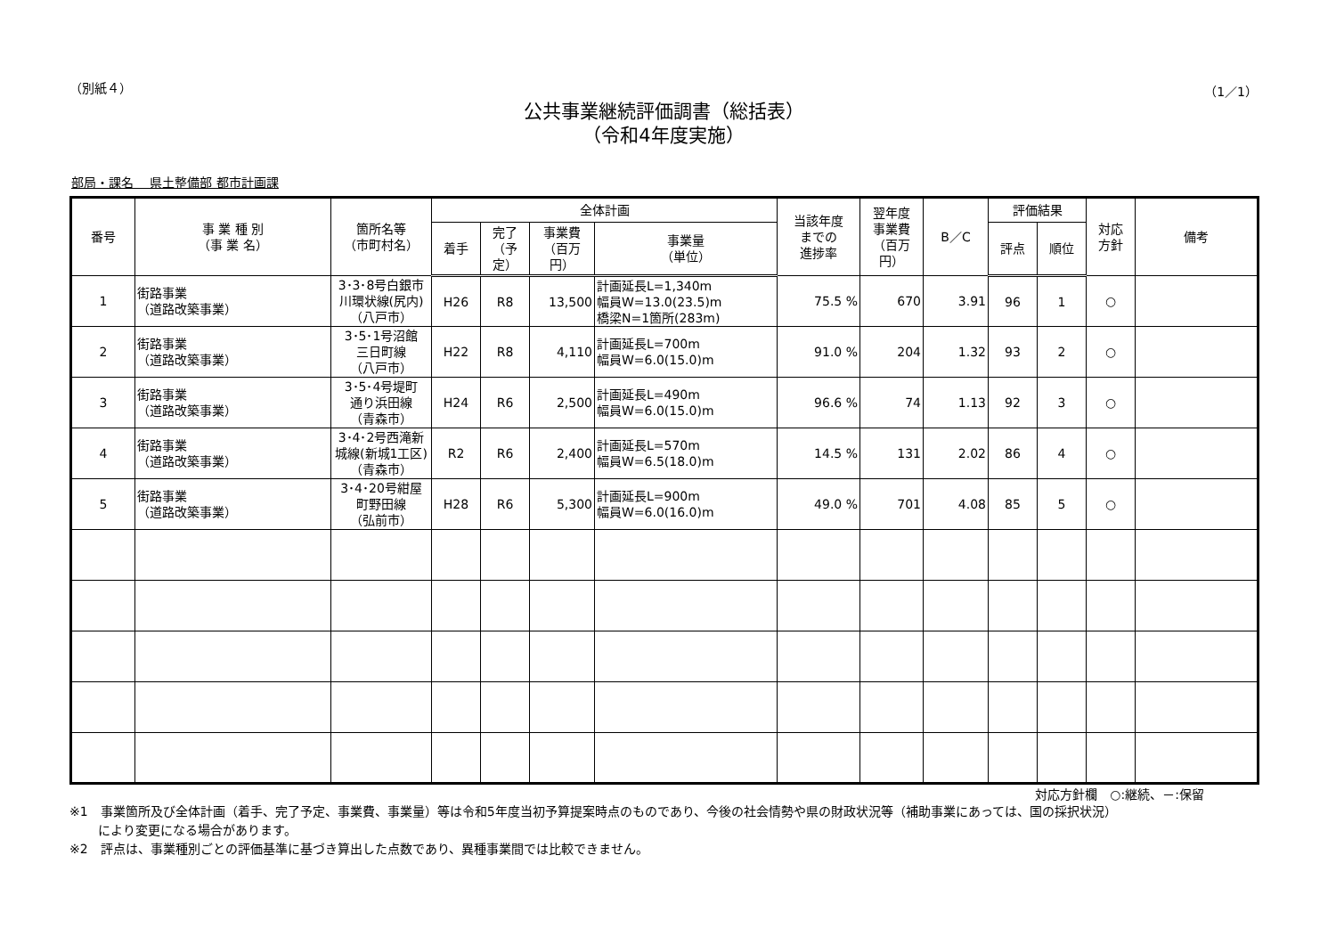（別紙４） （1／1）
公共事業継続評価調書（総括表）
（令和4年度実施）
部局・課名　 県土整備部 都市計画課
| 番号 | 事 業 種 別 （事 業 名） | 箇所名等 （市町村名） | 全体計画 | | | | 当該年度 までの 進捗率 | 翌年度 事業費 （百万 円） | B／C | 評価結果 | | 対応 方針 | 備考 |
| --- | --- | --- | --- | --- | --- | --- | --- | --- | --- | --- | --- | --- | --- |
| | | | 着手 | 完了 （予定） | 事業費 （百万 円） | 事業量 （単位） | | | | 評点 | 順位 | | |
| 1 | 街路事業 （道路改築事業） | 3･3･8号白銀市 川環状線(尻内) （八戸市） | H26 | R8 | 13,500 | 計画延長L=1,340m 幅員W=13.0(23.5)m 橋梁N=1箇所(283m) | 75.5 % | 670 | 3.91 | 96 | 1 | ○ | |
| 2 | 街路事業 （道路改築事業） | 3･5･1号沼館 三日町線 （八戸市） | H22 | R8 | 4,110 | 計画延長L=700m 幅員W=6.0(15.0)m | 91.0 % | 204 | 1.32 | 93 | 2 | ○ | |
| 3 | 街路事業 （道路改築事業） | 3･5･4号堤町 通り浜田線 （青森市） | H24 | R6 | 2,500 | 計画延長L=490m 幅員W=6.0(15.0)m | 96.6 % | 74 | 1.13 | 92 | 3 | ○ | |
| 4 | 街路事業 （道路改築事業） | 3･4･2号西滝新 城線(新城1工区) （青森市） | R2 | R6 | 2,400 | 計画延長L=570m 幅員W=6.5(18.0)m | 14.5 % | 131 | 2.02 | 86 | 4 | ○ | |
| 5 | 街路事業 （道路改築事業） | 3･4･20号紺屋 町野田線 （弘前市） | H28 | R6 | 5,300 | 計画延長L=900m 幅員W=6.0(16.0)m | 49.0 % | 701 | 4.08 | 85 | 5 | ○ | |
対応方針欄　○:継続、－:保留
※1　事業箇所及び全体計画（着手、完了予定、事業費、事業量）等は令和5年度当初予算提案時点のものであり、今後の社会情勢や県の財政状況等（補助事業にあっては、国の採択状況）
　　 により変更になる場合があります。
※2　評点は、事業種別ごとの評価基準に基づき算出した点数であり、異種事業間では比較できません。